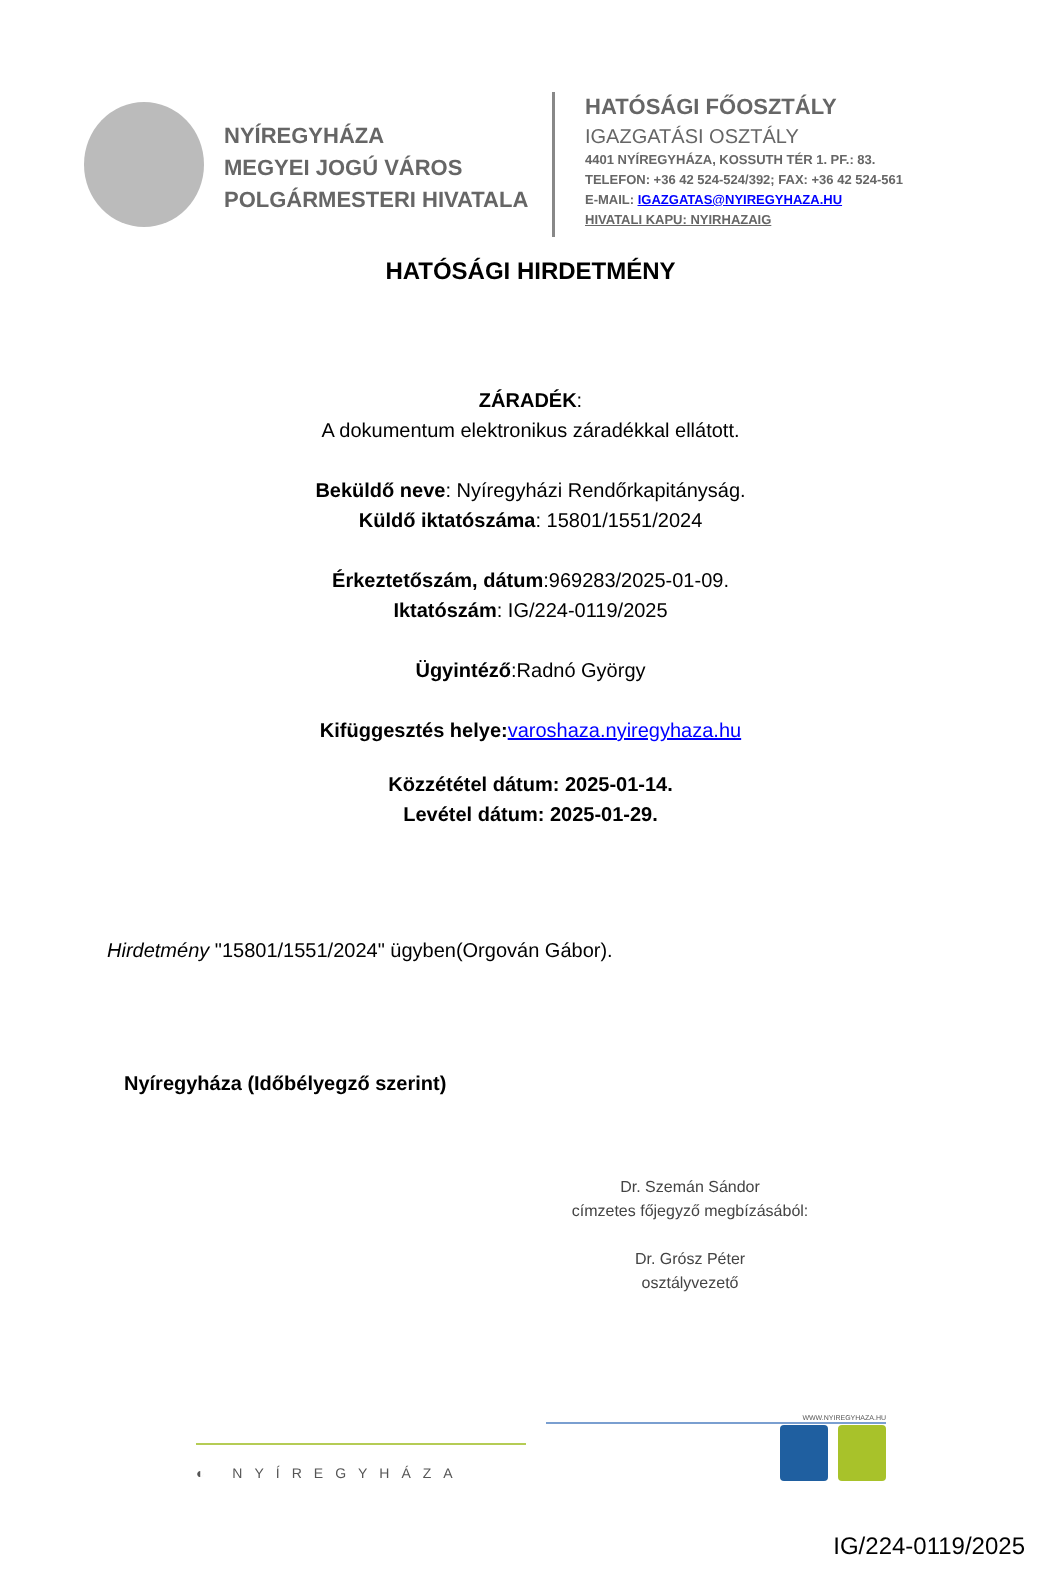NYÍREGYHÁZA
MEGYEI JOGÚ VÁROS
POLGÁRMESTERI HIVATALA
HATÓSÁGI FŐOSZTÁLY
IGAZGATÁSI OSZTÁLY
4401 NYÍREGYHÁZA, KOSSUTH TÉR 1. PF.: 83.
TELEFON: +36 42 524-524/392; FAX: +36 42 524-561
E-MAIL: IGAZGATAS@NYIREGYHAZA.HU
HIVATALI KAPU: NYIRHAZAIG
HATÓSÁGI HIRDETMÉNY
ZÁRADÉK:
A dokumentum elektronikus záradékkal ellátott.
Beküldő neve: Nyíregyházi Rendőrkapitányság.
Küldő iktatószáma: 15801/1551/2024
Érkeztetőszám, dátum:969283/2025-01-09.
Iktatószám: IG/224-0119/2025
Ügyintéző:Radnó György
Kifüggesztés helye: varoshaza.nyiregyhaza.hu
Közzététel dátum: 2025-01-14.
Levétel dátum: 2025-01-29.
Hirdetmény "15801/1551/2024" ügyben(Orgován Gábor).
Nyíregyháza (Időbélyegző szerint)
Dr. Szemán Sándor
címzetes főjegyző megbízásából:
Dr. Grósz Péter
osztályvezető
◐ NYÍREGYHÁZA
WWW.NYIREGYHAZA.HU
IG/224-0119/2025